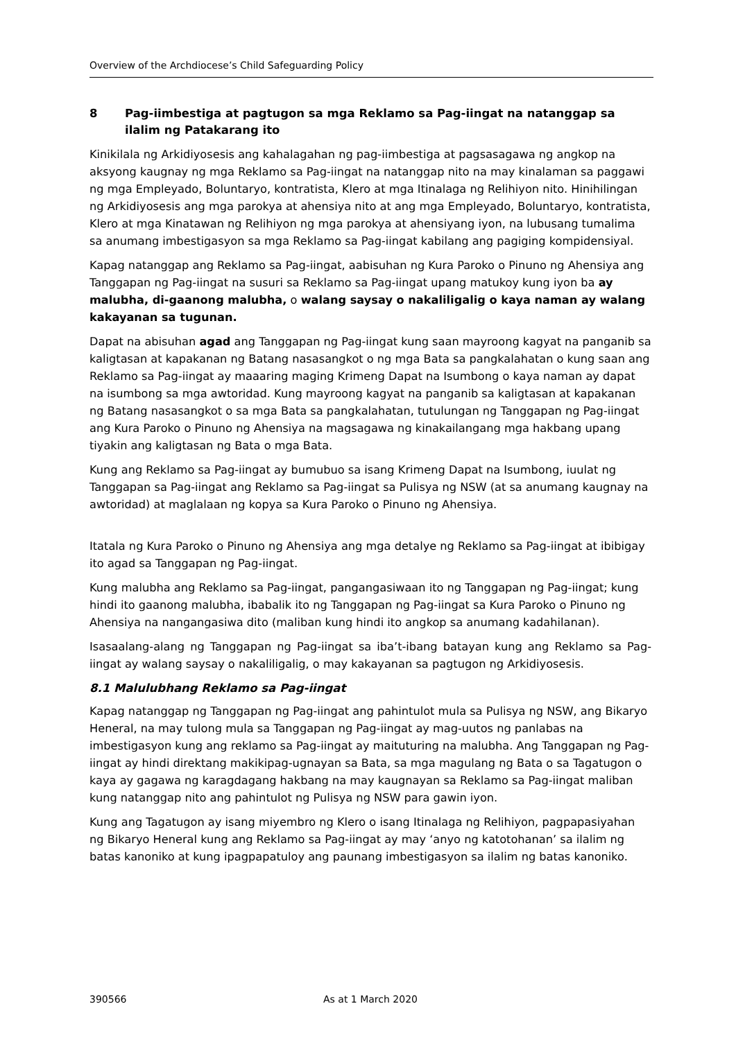Overview of the Archdiocese’s Child Safeguarding Policy
8 Pag-iimbestiga at pagtugon sa mga Reklamo sa Pag-iingat na natanggap sa ilalim ng Patakarang ito
Kinikilala ng Arkidiyosesis ang kahalagahan ng pag-iimbestiga at pagsasagawa ng angkop na aksyong kaugnay ng mga Reklamo sa Pag-iingat na natanggap nito na may kinalaman sa paggawi ng mga Empleyado, Boluntaryo, kontratista, Klero at mga Itinalaga ng Relihiyon nito. Hinihilingan ng Arkidiyosesis ang mga parokya at ahensiya nito at ang mga Empleyado, Boluntaryo, kontratista, Klero at mga Kinatawan ng Relihiyon ng mga parokya at ahensiyang iyon, na lubusang tumalima sa anumang imbestigasyon sa mga Reklamo sa Pag-iingat kabilang ang pagiging kompidensiyal.
Kapag natanggap ang Reklamo sa Pag-iingat, aabisuhan ng Kura Paroko o Pinuno ng Ahensiya ang Tanggapan ng Pag-iingat na susuri sa Reklamo sa Pag-iingat upang matukoy kung iyon ba ay malubha, di-gaanong malubha, o walang saysay o nakaliligalig o kaya naman ay walang kakayanan sa tugunan.
Dapat na abisuhan agad ang Tanggapan ng Pag-iingat kung saan mayroong kagyat na panganib sa kaligtasan at kapakanan ng Batang nasasangkot o ng mga Bata sa pangkalahatan o kung saan ang Reklamo sa Pag-iingat ay maaaring maging Krimeng Dapat na Isumbong o kaya naman ay dapat na isumbong sa mga awtoridad. Kung mayroong kagyat na panganib sa kaligtasan at kapakanan ng Batang nasasangkot o sa mga Bata sa pangkalahatan, tutulungan ng Tanggapan ng Pag-iingat ang Kura Paroko o Pinuno ng Ahensiya na magsagawa ng kinakailangang mga hakbang upang tiyakin ang kaligtasan ng Bata o mga Bata.
Kung ang Reklamo sa Pag-iingat ay bumubuo sa isang Krimeng Dapat na Isumbong, iuulat ng Tanggapan sa Pag-iingat ang Reklamo sa Pag-iingat sa Pulisya ng NSW (at sa anumang kaugnay na awtoridad) at maglalaan ng kopya sa Kura Paroko o Pinuno ng Ahensiya.
Itatala ng Kura Paroko o Pinuno ng Ahensiya ang mga detalye ng Reklamo sa Pag-iingat at ibibigay ito agad sa Tanggapan ng Pag-iingat.
Kung malubha ang Reklamo sa Pag-iingat, pangangasiwaan ito ng Tanggapan ng Pag-iingat; kung hindi ito gaanong malubha, ibabalik ito ng Tanggapan ng Pag-iingat sa Kura Paroko o Pinuno ng Ahensiya na nangangasiwa dito (maliban kung hindi ito angkop sa anumang kadahilanan).
Isasaalang-alang ng Tanggapan ng Pag-iingat sa iba’t-ibang batayan kung ang Reklamo sa Pag-iingat ay walang saysay o nakaliligalig, o may kakayanan sa pagtugon ng Arkidiyosesis.
8.1 Malulubhang Reklamo sa Pag-iingat
Kapag natanggap ng Tanggapan ng Pag-iingat ang pahintulot mula sa Pulisya ng NSW, ang Bikaryo Heneral, na may tulong mula sa Tanggapan ng Pag-iingat ay mag-uutos ng panlabas na imbestigasyon kung ang reklamo sa Pag-iingat ay maituturing na malubha. Ang Tanggapan ng Pag-iingat ay hindi direktang makikipag-ugnayan sa Bata, sa mga magulang ng Bata o sa Tagatugon o kaya ay gagawa ng karagdagang hakbang na may kaugnayan sa Reklamo sa Pag-iingat maliban kung natanggap nito ang pahintulot ng Pulisya ng NSW para gawin iyon.
Kung ang Tagatugon ay isang miyembro ng Klero o isang Itinalaga ng Relihiyon, pagpapasiyahan ng Bikaryo Heneral kung ang Reklamo sa Pag-iingat ay may ‘anyo ng katotohanan’ sa ilalim ng batas kanoniko at kung ipagpapatuloy ang paunang imbestigasyon sa ilalim ng batas kanoniko.
390566 As at 1 March 2020